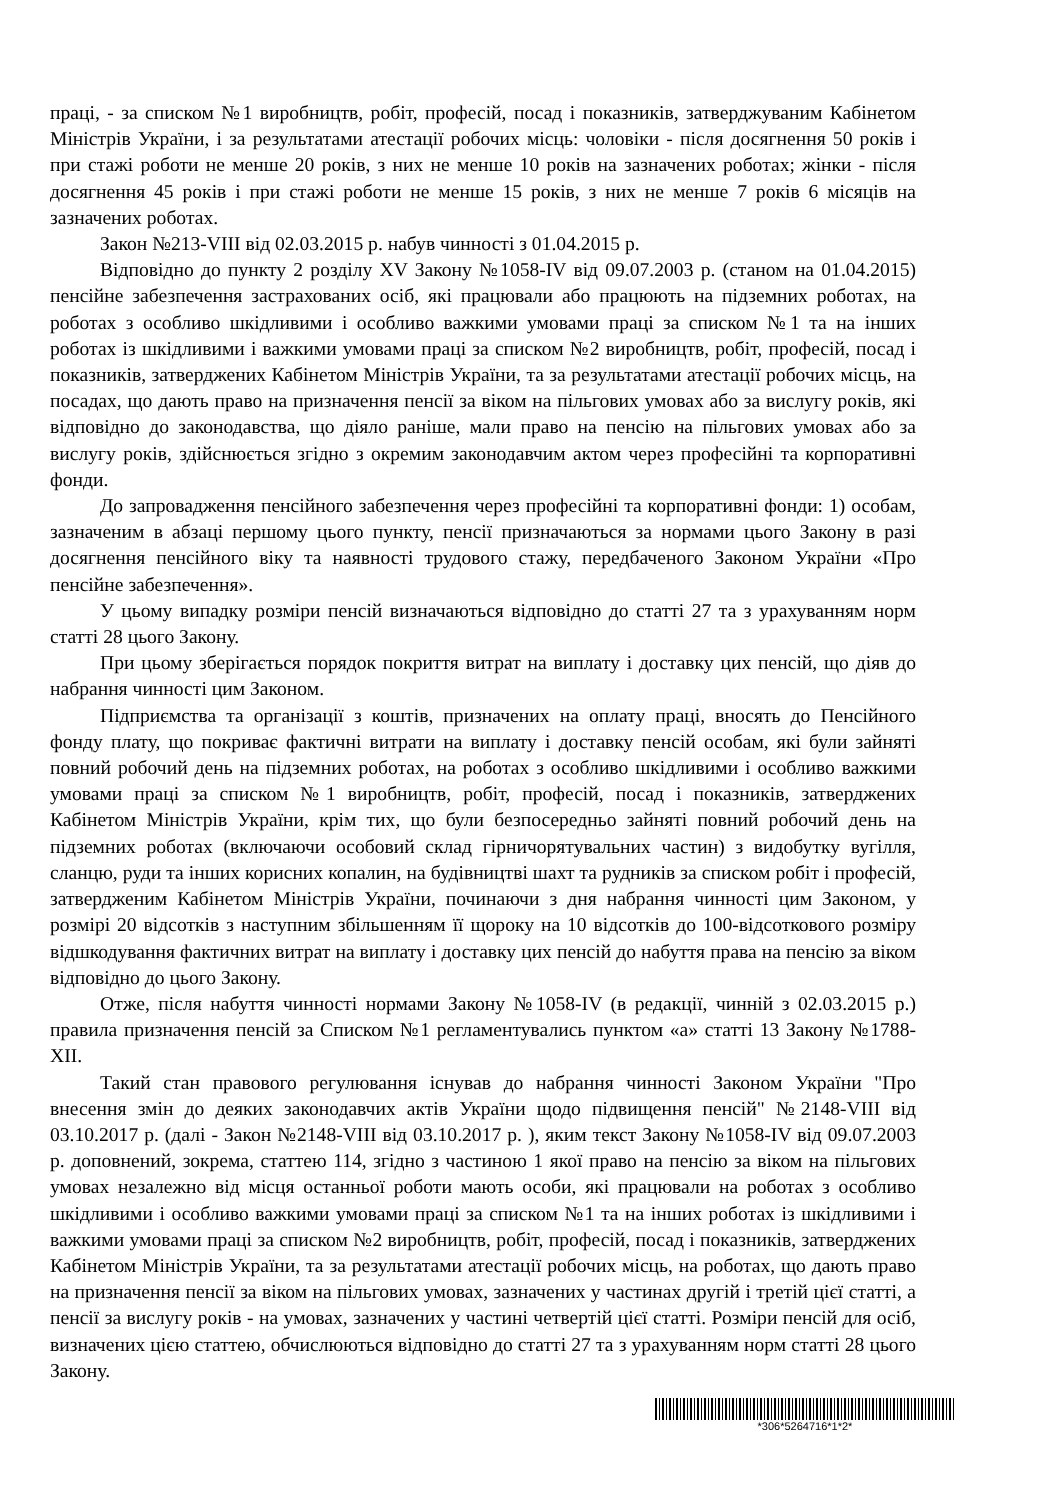праці, - за списком №1 виробництв, робіт, професій, посад і показників, затверджуваним Кабінетом Міністрів України, і за результатами атестації робочих місць: чоловіки - після досягнення 50 років і при стажі роботи не менше 20 років, з них не менше 10 років на зазначених роботах; жінки - після досягнення 45 років і при стажі роботи не менше 15 років, з них не менше 7 років 6 місяців на зазначених роботах.
Закон №213-VIII від 02.03.2015 р. набув чинності з 01.04.2015 р.
Відповідно до пункту 2 розділу XV Закону №1058-IV від 09.07.2003 р. (станом на 01.04.2015) пенсійне забезпечення застрахованих осіб, які працювали або працюють на підземних роботах, на роботах з особливо шкідливими і особливо важкими умовами праці за списком №1 та на інших роботах із шкідливими і важкими умовами праці за списком №2 виробництв, робіт, професій, посад і показників, затверджених Кабінетом Міністрів України, та за результатами атестації робочих місць, на посадах, що дають право на призначення пенсії за віком на пільгових умовах або за вислугу років, які відповідно до законодавства, що діяло раніше, мали право на пенсію на пільгових умовах або за вислугу років, здійснюється згідно з окремим законодавчим актом через професійні та корпоративні фонди.
До запровадження пенсійного забезпечення через професійні та корпоративні фонди: 1) особам, зазначеним в абзаці першому цього пункту, пенсії призначаються за нормами цього Закону в разі досягнення пенсійного віку та наявності трудового стажу, передбаченого Законом України «Про пенсійне забезпечення».
У цьому випадку розміри пенсій визначаються відповідно до статті 27 та з урахуванням норм статті 28 цього Закону.
При цьому зберігається порядок покриття витрат на виплату і доставку цих пенсій, що діяв до набрання чинності цим Законом.
Підприємства та організації з коштів, призначених на оплату праці, вносять до Пенсійного фонду плату, що покриває фактичні витрати на виплату і доставку пенсій особам, які були зайняті повний робочий день на підземних роботах, на роботах з особливо шкідливими і особливо важкими умовами праці за списком №1 виробництв, робіт, професій, посад і показників, затверджених Кабінетом Міністрів України, крім тих, що були безпосередньо зайняті повний робочий день на підземних роботах (включаючи особовий склад гірничорятувальних частин) з видобутку вугілля, сланцю, руди та інших корисних копалин, на будівництві шахт та рудників за списком робіт і професій, затвердженим Кабінетом Міністрів України, починаючи з дня набрання чинності цим Законом, у розмірі 20 відсотків з наступним збільшенням її щороку на 10 відсотків до 100-відсоткового розміру відшкодування фактичних витрат на виплату і доставку цих пенсій до набуття права на пенсію за віком відповідно до цього Закону.
Отже, після набуття чинності нормами Закону №1058-IV (в редакції, чинній з 02.03.2015 р.) правила призначення пенсій за Списком №1 регламентувались пунктом «а» статті 13 Закону №1788-XII.
Такий стан правового регулювання існував до набрання чинності Законом України "Про внесення змін до деяких законодавчих актів України щодо підвищення пенсій" №2148-VIII від 03.10.2017 р. (далі - Закон №2148-VIII від 03.10.2017 р. ), яким текст Закону №1058-IV від 09.07.2003 р. доповнений, зокрема, статтею 114, згідно з частиною 1 якої право на пенсію за віком на пільгових умовах незалежно від місця останньої роботи мають особи, які працювали на роботах з особливо шкідливими і особливо важкими умовами праці за списком №1 та на інших роботах із шкідливими і важкими умовами праці за списком №2 виробництв, робіт, професій, посад і показників, затверджених Кабінетом Міністрів України, та за результатами атестації робочих місць, на роботах, що дають право на призначення пенсії за віком на пільгових умовах, зазначених у частинах другій і третій цієї статті, а пенсії за вислугу років - на умовах, зазначених у частині четвертій цієї статті. Розміри пенсій для осіб, визначених цією статтею, обчислюються відповідно до статті 27 та з урахуванням норм статті 28 цього Закону.
*306*5264716*1*2*